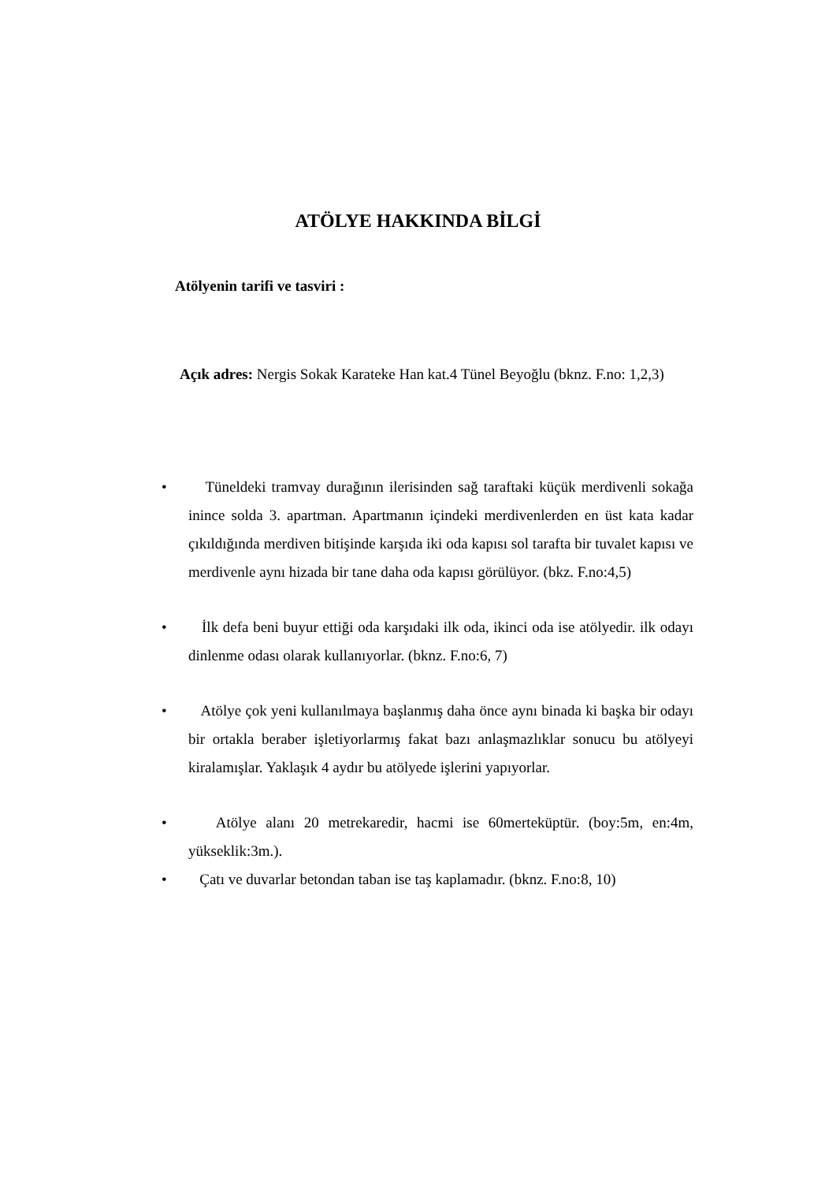ATÖLYE HAKKINDA BİLGİ
Atölyenin tarifi ve tasviri :
Açık adres: Nergis Sokak Karateke Han kat.4 Tünel Beyoğlu (bknz. F.no: 1,2,3)
• Tüneldeki tramvay durağının ilerisinden sağ taraftaki küçük merdivenli sokağa inince solda 3. apartman. Apartmanın içindeki merdivenlerden en üst kata kadar çıkıldığında merdiven bitişinde karşıda iki oda kapısı sol tarafta bir tuvalet kapısı ve merdivenle aynı hizada bir tane daha oda kapısı görülüyor. (bkz. F.no:4,5)
• İlk defa beni buyur ettiği oda karşıdaki ilk oda, ikinci oda ise atölyedir. ilk odayı dinlenme odası olarak kullanıyorlar. (bknz. F.no:6, 7)
• Atölye çok yeni kullanılmaya başlanmış daha önce aynı binada ki başka bir odayı bir ortakla beraber işletiyorlarmış fakat bazı anlaşmazlıklar sonucu bu atölyeyi kiralamışlar. Yaklaşık 4 aydır bu atölyede işlerini yapıyorlar.
• Atölye alanı 20 metrekaredir, hacmi ise 60merteküptür. (boy:5m, en:4m, yükseklik:3m.).
• Çatı ve duvarlar betondan taban ise taş kaplamadır. (bknz. F.no:8, 10)